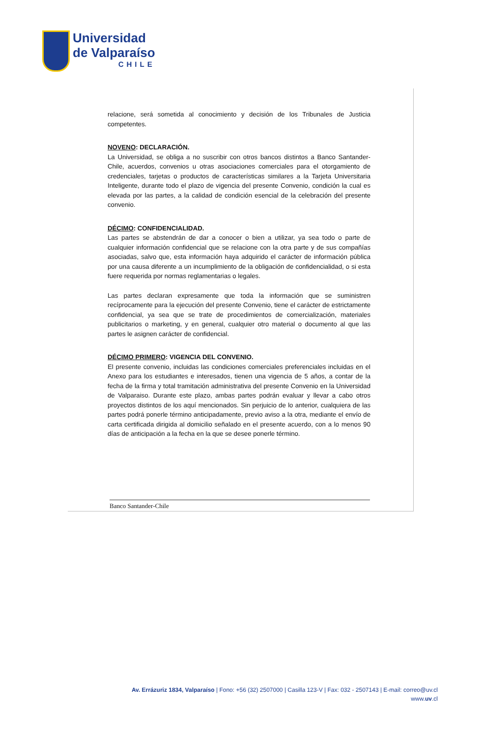Universidad
de Valparaíso
CHILE
relacione, será sometida al conocimiento y decisión de los Tribunales de Justicia competentes.
NOVENO: DECLARACIÓN.
La Universidad, se obliga a no suscribir con otros bancos distintos a Banco Santander-Chile, acuerdos, convenios u otras asociaciones comerciales para el otorgamiento de credenciales, tarjetas o productos de características similares a la Tarjeta Universitaria Inteligente, durante todo el plazo de vigencia del presente Convenio, condición la cual es elevada por las partes, a la calidad de condición esencial de la celebración del presente convenio.
DÉCIMO: CONFIDENCIALIDAD.
Las partes se abstendrán de dar a conocer o bien a utilizar, ya sea todo o parte de cualquier información confidencial que se relacione con la otra parte y de sus compañías asociadas, salvo que, esta información haya adquirido el carácter de información pública por una causa diferente a un incumplimiento de la obligación de confidencialidad, o si esta fuere requerida por normas reglamentarias o legales.
Las partes declaran expresamente que toda la información que se suministren recíprocamente para la ejecución del presente Convenio, tiene el carácter de estrictamente confidencial, ya sea que se trate de procedimientos de comercialización, materiales publicitarios o marketing, y en general, cualquier otro material o documento al que las partes le asignen carácter de confidencial.
DÉCIMO PRIMERO: VIGENCIA DEL CONVENIO.
El presente convenio, incluidas las condiciones comerciales preferenciales incluidas en el Anexo para los estudiantes e interesados, tienen una vigencia de 5 años, a contar de la fecha de la firma y total tramitación administrativa del presente Convenio en la Universidad de Valparaiso. Durante este plazo, ambas partes podrán evaluar y llevar a cabo otros proyectos distintos de los aquí mencionados. Sin perjuicio de lo anterior, cualquiera de las partes podrá ponerle término anticipadamente, previo aviso a la otra, mediante el envío de carta certificada dirigida al domicilio señalado en el presente acuerdo, con a lo menos 90 días de anticipación a la fecha en la que se desee ponerle término.
Banco Santander-Chile
Av. Errázuriz 1834, Valparaíso | Fono: +56 (32) 2507000 | Casilla 123-V | Fax: 032 - 2507143 | E-mail: correo@uv.cl
www.uv.cl